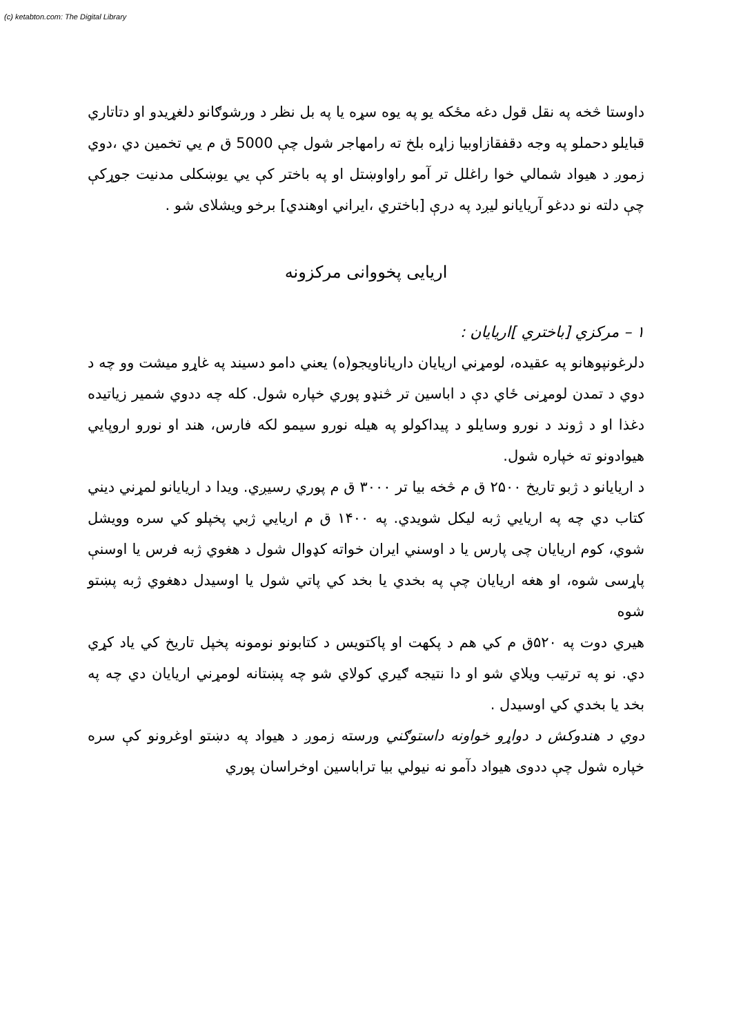(c) ketabton.com: The Digital Library
داوستا څخه په نقل قول دغه مځکه یو په یوه سړه یا په بل نظر د ورشوګانو دلغړیدو او دتاتاري قبایلو دحملو په وجه دقفقازاوبیا زاړه بلخ ته رامهاجر شول چې 5000 ق م یي تخمین دي ،دوي زموږ د هیواد شمالي خوا راغلل تر آمو راواوښتل او په باختر کې یي یوښکلی مدنیت جوړکې چې دلته نو ددغو آریایانو لیږد په درې [باختري ،ایراني اوهندي] برخو ویشلای شو .
اریایی پخووانی مرکزونه
۱ – مرکزي [باختري ]اریایان :
دلرغونپوهانو په عقیده، لومړني اریایان داریاناویجو(ه) یعني دامو دسیند په غاړو میشت وو چه د دوي د تمدن لومړنی ځاي دې د اباسین تر څنډو پوري خپاره شول. کله چه ددوي شمیر زیاتیده دغذا او د ژوند د نورو وسایلو د پیداکولو په هیله نورو سیمو لکه فارس، هند او نورو اروپایي هیوادونو ته خپاره شول.
د اریایانو د ژبو تاریخ ۲۵۰۰ ق م څخه بیا تر ۳۰۰۰ ق م پوري رسیږي. ویدا د اریایانو لمړني دیني کتاب دي چه په اریایي ژبه لیکل شویدي. په ۱۴۰۰ ق م اریایي ژبي پخپلو کي سره وویشل شوي، کوم اریایان چی پارس یا د اوسني ایران خواته کډوال شول د هغوي ژبه فرس یا اوسنې پاړسی شوه، او هغه اریایان چې په بخدي یا بخد کي پاتي شول یا اوسیدل دهغوي ژبه پښتو شوه
هیري دوت په ۵۲۰ق م کي هم د پکهت او پاکتویس د کتابونو نومونه پخپل تاریخ کي یاد کړي دي. نو په ترتیب ویلاي شو او دا نتیجه ګیري کولاي شو چه پښتانه لومړني اریایان دي چه په بخد یا بخدي کي اوسیدل .
دوي د هندوکش د دواړو خواونه داستوګني ورسته زموږ د هیواد په دښتو اوغرونو کې سره خپاره شول چې ددوی هیواد دآمو نه نیولي بیا تراباسین اوخراسان پوري